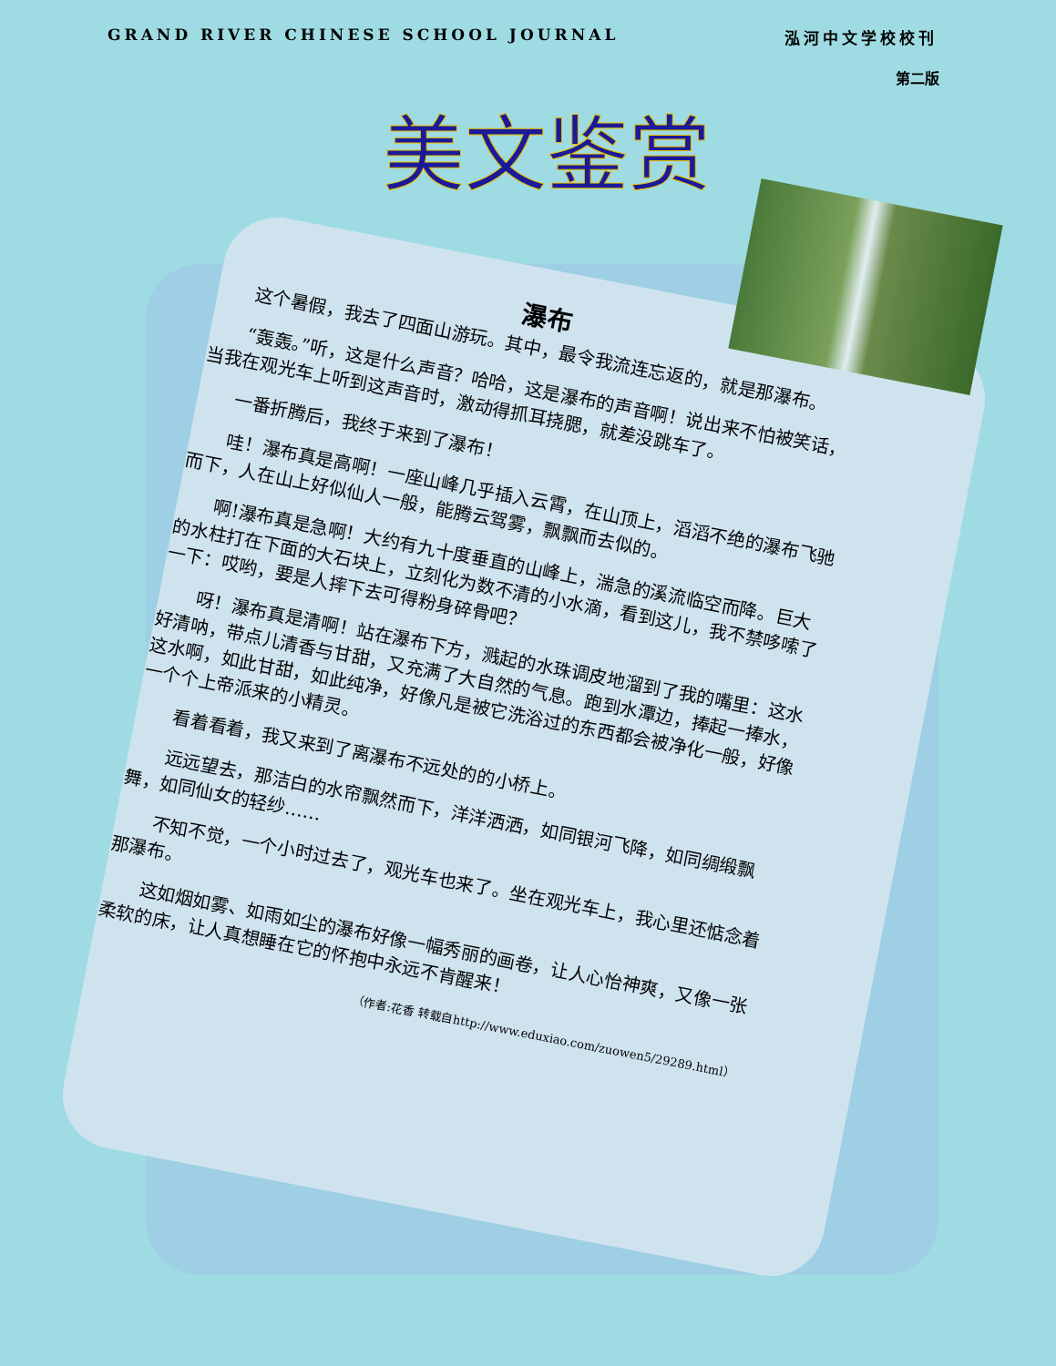GRAND RIVER CHINESE SCHOOL JOURNAL 泓河中文学校校刊
第二版
美文鉴赏
瀑布
这个暑假，我去了四面山游玩。其中，最令我流连忘返的，就是那瀑布。
“轰轰。”听，这是什么声音？哈哈，这是瀑布的声音啊！说出来不怕被笑话，当我在观光车上听到这声音时，激动得抓耳挠腮，就差没跳车了。
一番折腾后，我终于来到了瀑布！
哇！瀑布真是高啊！一座山峰几乎插入云霄，在山顶上，滔滔不绝的瀑布飞驰而下，人在山上好似仙人一般，能腾云驾雾，飘飘而去似的。
啊!瀑布真是急啊！大约有九十度垂直的山峰上，湍急的溪流临空而降。巨大的水柱打在下面的大石块上，立刻化为数不清的小水滴，看到这儿，我不禁哆嗦了一下：哎哟，要是人摔下去可得粉身碎骨吧？
呀！瀑布真是清啊！站在瀑布下方，溅起的水珠调皮地溜到了我的嘴里：这水好清呐，带点儿清香与甘甜，又充满了大自然的气息。跑到水潭边，捧起一捧水，这水啊，如此甘甜，如此纯净，好像凡是被它洗浴过的东西都会被净化一般，好像一个个上帝派来的小精灵。
看着看着，我又来到了离瀑布不远处的的小桥上。
远远望去，那洁白的水帘飘然而下，洋洋洒洒，如同银河飞降，如同绸缎飘舞，如同仙女的轻纱……
不知不觉，一个小时过去了，观光车也来了。坐在观光车上，我心里还惦念着那瀑布。
这如烟如雾、如雨如尘的瀑布好像一幅秀丽的画卷，让人心怡神爽，又像一张柔软的床，让人真想睡在它的怀抱中永远不肯醒来！
（作者:花香 转载自http://www.eduxiao.com/zuowen5/29289.html）